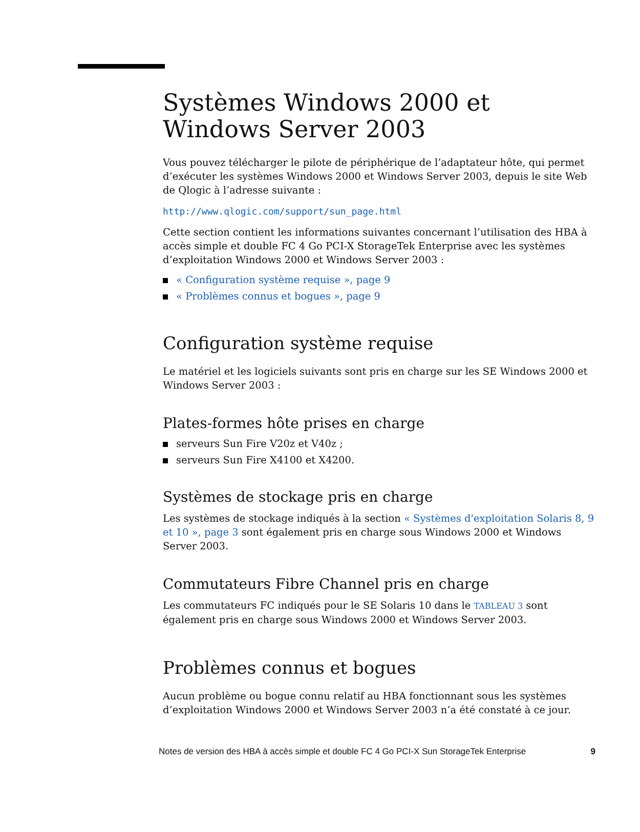Systèmes Windows 2000 et Windows Server 2003
Vous pouvez télécharger le pilote de périphérique de l’adaptateur hôte, qui permet d’exécuter les systèmes Windows 2000 et Windows Server 2003, depuis le site Web de Qlogic à l’adresse suivante :
http://www.qlogic.com/support/sun_page.html
Cette section contient les informations suivantes concernant l’utilisation des HBA à accès simple et double FC 4 Go PCI-X StorageTek Enterprise avec les systèmes d’exploitation Windows 2000 et Windows Server 2003 :
« Configuration système requise », page 9
« Problèmes connus et bogues », page 9
Configuration système requise
Le matériel et les logiciels suivants sont pris en charge sur les SE Windows 2000 et Windows Server 2003 :
Plates-formes hôte prises en charge
serveurs Sun Fire V20z et V40z ;
serveurs Sun Fire X4100 et X4200.
Systèmes de stockage pris en charge
Les systèmes de stockage indiqués à la section « Systèmes d'exploitation Solaris 8, 9 et 10 », page 3 sont également pris en charge sous Windows 2000 et Windows Server 2003.
Commutateurs Fibre Channel pris en charge
Les commutateurs FC indiqués pour le SE Solaris 10 dans le TABLEAU 3 sont également pris en charge sous Windows 2000 et Windows Server 2003.
Problèmes connus et bogues
Aucun problème ou bogue connu relatif au HBA fonctionnant sous les systèmes d’exploitation Windows 2000 et Windows Server 2003 n’a été constaté à ce jour.
Notes de version des HBA à accès simple et double FC 4 Go PCI-X Sun StorageTek Enterprise 9